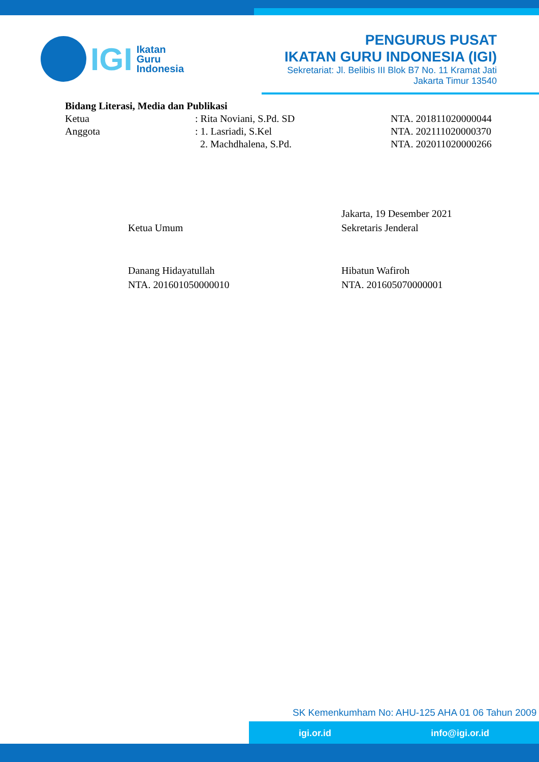IGI
Ikatan
Guru
Indonesia
PENGURUS PUSAT
IKATAN GURU INDONESIA (IGI)
Sekretariat: Jl. Belibis III Blok B7 No. 11 Kramat Jati
Jakarta Timur 13540
Bidang Literasi, Media dan Publikasi
Ketua : Rita Noviani, S.Pd. SD NTA. 201811020000044
Anggota : 1. Lasriadi, S.Kel NTA. 202111020000370
2. Machdhalena, S.Pd. NTA. 202011020000266
Ketua Umum
Danang Hidayatullah
NTA. 201601050000010
Jakarta, 19 Desember 2021
Sekretaris Jenderal
Hibatun Wafiroh
NTA. 201605070000001
SK Kemenkumham No: AHU-125 AHA 01 06 Tahun 2009
igi.or.id info@igi.or.id